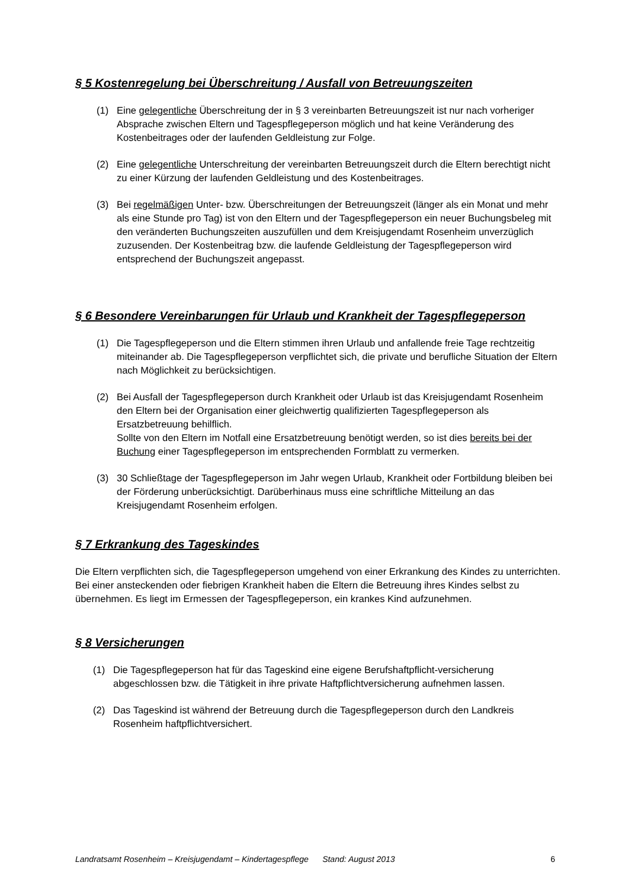§ 5 Kostenregelung bei Überschreitung / Ausfall von Betreuungszeiten
(1) Eine gelegentliche Überschreitung der in § 3 vereinbarten Betreuungszeit ist nur nach vorheriger Absprache zwischen Eltern und Tagespflegeperson möglich und hat keine Veränderung des Kostenbeitrages oder der laufenden Geldleistung zur Folge.
(2) Eine gelegentliche Unterschreitung der vereinbarten Betreuungszeit durch die Eltern berechtigt nicht zu einer Kürzung der laufenden Geldleistung und des Kostenbeitrages.
(3) Bei regelmäßigen Unter- bzw. Überschreitungen der Betreuungszeit (länger als ein Monat und mehr als eine Stunde pro Tag) ist von den Eltern und der Tagespflegeperson ein neuer Buchungsbeleg mit den veränderten Buchungszeiten auszufüllen und dem Kreisjugendamt Rosenheim unverzüglich zuzusenden. Der Kostenbeitrag bzw. die laufende Geldleistung der Tagespflegeperson wird entsprechend der Buchungszeit angepasst.
§ 6 Besondere Vereinbarungen für Urlaub und Krankheit der Tagespflegeperson
(1) Die Tagespflegeperson und die Eltern stimmen ihren Urlaub und anfallende freie Tage rechtzeitig miteinander ab. Die Tagespflegeperson verpflichtet sich, die private und berufliche Situation der Eltern nach Möglichkeit zu berücksichtigen.
(2) Bei Ausfall der Tagespflegeperson durch Krankheit oder Urlaub ist das Kreisjugendamt Rosenheim den Eltern bei der Organisation einer gleichwertig qualifizierten Tagespflegeperson als Ersatzbetreuung behilflich.
Sollte von den Eltern im Notfall eine Ersatzbetreuung benötigt werden, so ist dies bereits bei der Buchung einer Tagespflegeperson im entsprechenden Formblatt zu vermerken.
(3) 30 Schließtage der Tagespflegeperson im Jahr wegen Urlaub, Krankheit oder Fortbildung bleiben bei der Förderung unberücksichtigt. Darüberhinaus muss eine schriftliche Mitteilung an das Kreisjugendamt Rosenheim erfolgen.
§ 7 Erkrankung des Tageskindes
Die Eltern verpflichten sich, die Tagespflegeperson umgehend von einer Erkrankung des Kindes zu unterrichten. Bei einer ansteckenden oder fiebrigen Krankheit haben die Eltern die Betreuung ihres Kindes selbst zu übernehmen. Es liegt im Ermessen der Tagespflegeperson, ein krankes Kind aufzunehmen.
§ 8 Versicherungen
(1) Die Tagespflegeperson hat für das Tageskind eine eigene Berufshaftpflicht-versicherung abgeschlossen bzw. die Tätigkeit in ihre private Haftpflichtversicherung aufnehmen lassen.
(2) Das Tageskind ist während der Betreuung durch die Tagespflegeperson durch den Landkreis Rosenheim haftpflichtversichert.
Landratsamt Rosenheim – Kreisjugendamt – Kindertagespflege Stand: August 2013 6